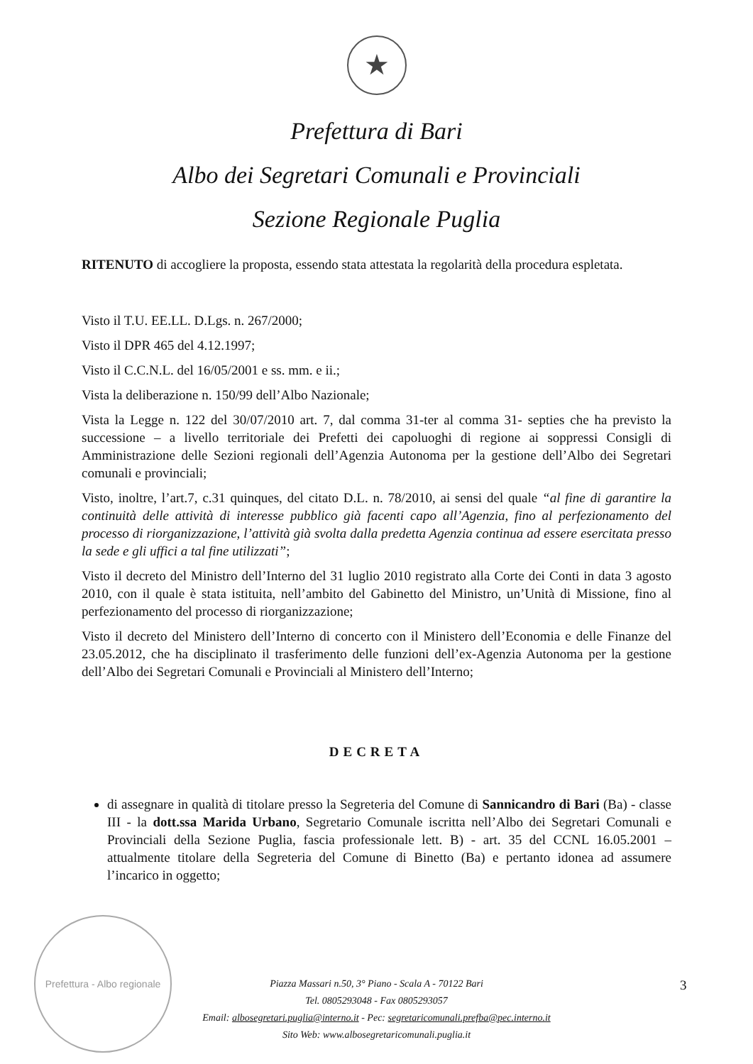★
Prefettura di Bari
Albo dei Segretari Comunali e Provinciali
Sezione Regionale Puglia
RITENUTO di accogliere la proposta, essendo stata attestata la regolarità della procedura espletata.
Visto il T.U. EE.LL. D.Lgs. n. 267/2000;
Visto il DPR 465 del 4.12.1997;
Visto il C.C.N.L. del 16/05/2001 e ss. mm. e ii.;
Vista la deliberazione n. 150/99 dell’Albo Nazionale;
Vista la Legge n. 122 del 30/07/2010 art. 7, dal comma 31-ter al comma 31- septies che ha previsto la successione – a livello territoriale dei Prefetti dei capoluoghi di regione ai soppressi Consigli di Amministrazione delle Sezioni regionali dell’Agenzia Autonoma per la gestione dell’Albo dei Segretari comunali e provinciali;
Visto, inoltre, l’art.7, c.31 quinques, del citato D.L. n. 78/2010, ai sensi del quale “al fine di garantire la continuità delle attività di interesse pubblico già facenti capo all’Agenzia, fino al perfezionamento del processo di riorganizzazione, l’attività già svolta dalla predetta Agenzia continua ad essere esercitata presso la sede e gli uffici a tal fine utilizzati”;
Visto il decreto del Ministro dell’Interno del 31 luglio 2010 registrato alla Corte dei Conti in data 3 agosto 2010, con il quale è stata istituita, nell’ambito del Gabinetto del Ministro, un’Unità di Missione, fino al perfezionamento del processo di riorganizzazione;
Visto il decreto del Ministero dell’Interno di concerto con il Ministero dell’Economia e delle Finanze del 23.05.2012, che ha disciplinato il trasferimento delle funzioni dell’ex-Agenzia Autonoma per la gestione dell’Albo dei Segretari Comunali e Provinciali al Ministero dell’Interno;
DECRETA
di assegnare in qualità di titolare presso la Segreteria del Comune di Sannicandro di Bari (Ba) - classe III - la dott.ssa Marida Urbano, Segretario Comunale iscritta nell’Albo dei Segretari Comunali e Provinciali della Sezione Puglia, fascia professionale lett. B) - art. 35 del CCNL 16.05.2001 – attualmente titolare della Segreteria del Comune di Binetto (Ba) e pertanto idonea ad assumere l’incarico in oggetto;
Prefettura - Albo regionale
Piazza Massari n.50, 3° Piano - Scala A - 70122 Bari
Tel. 0805293048 - Fax 0805293057
Email: albosegretari.puglia@interno.it - Pec: segretaricomunali.prefba@pec.interno.it
Sito Web: www.albosegretaricomunali.puglia.it
3